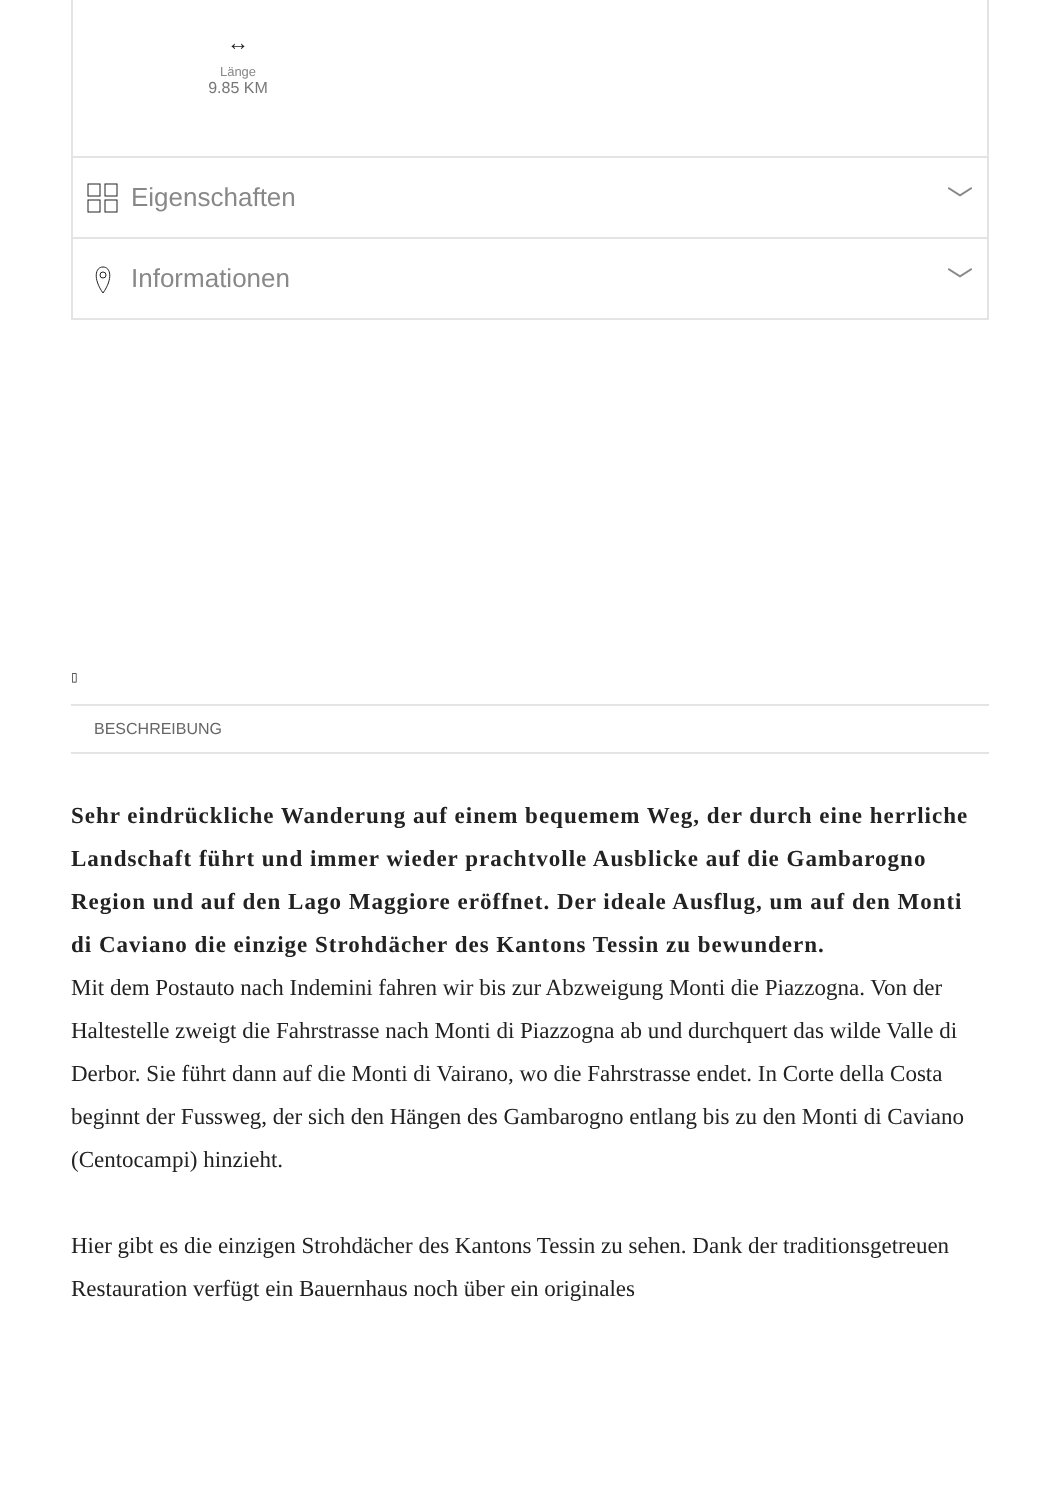↔
Länge
9.85 KM
Eigenschaften ﹀
Informationen ﹀
▯
BESCHREIBUNG
Sehr eindrückliche Wanderung auf einem bequemem Weg, der durch eine herrliche Landschaft führt und immer wieder prachtvolle Ausblicke auf die Gambarogno Region und auf den Lago Maggiore eröffnet. Der ideale Ausflug, um auf den Monti di Caviano die einzige Strohdächer des Kantons Tessin zu bewundern.
Mit dem Postauto nach Indemini fahren wir bis zur Abzweigung Monti die Piazzogna. Von der Haltestelle zweigt die Fahrstrasse nach Monti di Piazzogna ab und durchquert das wilde Valle di Derbor. Sie führt dann auf die Monti di Vairano, wo die Fahrstrasse endet. In Corte della Costa beginnt der Fussweg, der sich den Hängen des Gambarogno entlang bis zu den Monti di Caviano (Centocampi) hinzieht.
Hier gibt es die einzigen Strohdächer des Kantons Tessin zu sehen. Dank der traditionsgetreuen Restauration verfügt ein Bauernhaus noch über ein originales